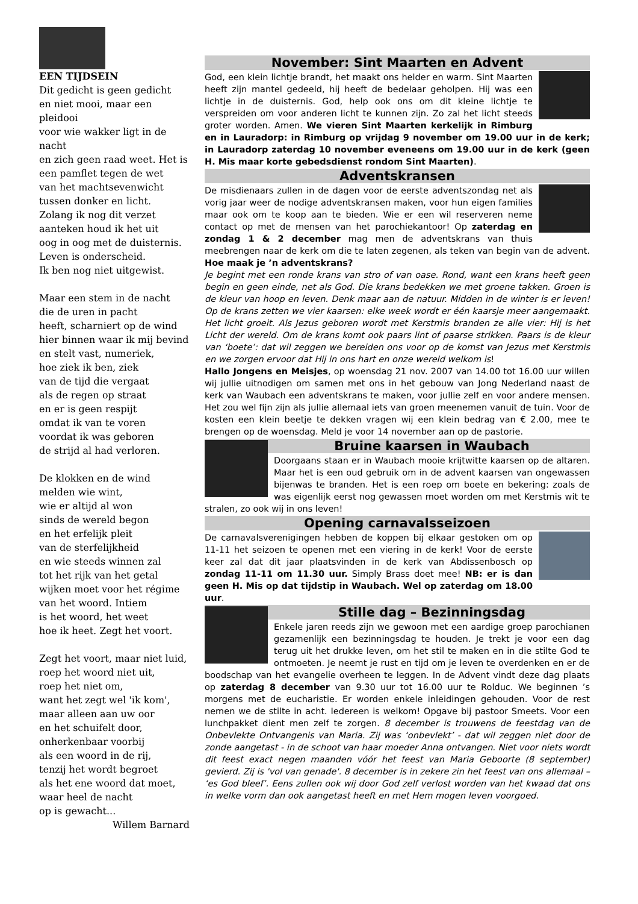EEN TIJDSEIN
Dit gedicht is geen gedicht
en niet mooi, maar een pleidooi
voor wie wakker ligt in de nacht
en zich geen raad weet. Het is
een pamflet tegen de wet
van het machtsevenwicht
tussen donker en licht.
Zolang ik nog dit verzet
aanteken houd ik het uit
oog in oog met de duisternis.
Leven is onderscheid.
Ik ben nog niet uitgewist.
Maar een stem in de nacht
die de uren in pacht
heeft, scharniert op de wind
hier binnen waar ik mij bevind
en stelt vast, numeriek,
hoe ziek ik ben, ziek
van de tijd die vergaat
als de regen op straat
en er is geen respijt
omdat ik van te voren
voordat ik was geboren
de strijd al had verloren.
De klokken en de wind
melden wie wint,
wie er altijd al won
sinds de wereld begon
en het erfelijk pleit
van de sterfelijkheid
en wie steeds winnen zal
tot het rijk van het getal
wijken moet voor het régime
van het woord. Intiem
is het woord, het weet
hoe ik heet. Zegt het voort.
Zegt het voort, maar niet luid,
roep het woord niet uit,
roep het niet om,
want het zegt wel 'ik kom',
maar alleen aan uw oor
en het schuifelt door,
onherkenbaar voorbij
als een woord in de rij,
tenzij het wordt begroet
als het ene woord dat moet,
waar heel de nacht
op is gewacht...
Willem Barnard
November: Sint Maarten en Advent
God, een klein lichtje brandt, het maakt ons helder en warm. Sint Maarten heeft zijn mantel gedeeld, hij heeft de bedelaar geholpen. Hij was een lichtje in de duisternis. God, help ook ons om dit kleine lichtje te verspreiden om voor anderen licht te kunnen zijn. Zo zal het licht steeds groter worden. Amen. We vieren Sint Maarten kerkelijk in Rimburg en in Lauradorp: in Rimburg op vrijdag 9 november om 19.00 uur in de kerk; in Lauradorp zaterdag 10 november eveneens om 19.00 uur in de kerk (geen H. Mis maar korte gebedsdienst rondom Sint Maarten).
Adventskransen
De misdienaars zullen in de dagen voor de eerste adventszondag net als vorig jaar weer de nodige adventskransen maken, voor hun eigen families maar ook om te koop aan te bieden. Wie er een wil reserveren neme contact op met de mensen van het parochiekantoor! Op zaterdag en zondag 1 & 2 december mag men de adventskrans van thuis meebrengen naar de kerk om die te laten zegenen, als teken van begin van de advent. Hoe maak je ’n adventskrans?
Je begint met een ronde krans van stro of van oase. Rond, want een krans heeft geen begin en geen einde, net als God. Die krans bedekken we met groene takken. Groen is de kleur van hoop en leven. Denk maar aan de natuur. Midden in de winter is er leven! Op de krans zetten we vier kaarsen: elke week wordt er één kaarsje meer aangemaakt. Het licht groeit. Als Jezus geboren wordt met Kerstmis branden ze alle vier: Hij is het Licht der wereld. Om de krans komt ook paars lint of paarse strikken. Paars is de kleur van ‘boete’: dat wil zeggen we bereiden ons voor op de komst van Jezus met Kerstmis en we zorgen ervoor dat Hij in ons hart en onze wereld welkom is!
Hallo Jongens en Meisjes, op woensdag 21 nov. 2007 van 14.00 tot 16.00 uur willen wij jullie uitnodigen om samen met ons in het gebouw van Jong Nederland naast de kerk van Waubach een adventskrans te maken, voor jullie zelf en voor andere mensen. Het zou wel fijn zijn als jullie allemaal iets van groen meenemen vanuit de tuin. Voor de kosten een klein beetje te dekken vragen wij een klein bedrag van € 2.00, mee te brengen op de woensdag. Meld je voor 14 november aan op de pastorie.
Bruine kaarsen in Waubach
Doorgaans staan er in Waubach mooie krijtwitte kaarsen op de altaren. Maar het is een oud gebruik om in de advent kaarsen van ongewassen bijenwas te branden. Het is een roep om boete en bekering: zoals de was eigenlijk eerst nog gewassen moet worden om met Kerstmis wit te stralen, zo ook wij in ons leven!
Opening carnavalsseizoen
De carnavalsverenigingen hebben de koppen bij elkaar gestoken om op 11-11 het seizoen te openen met een viering in de kerk! Voor de eerste keer zal dat dit jaar plaatsvinden in de kerk van Abdissenbosch op zondag 11-11 om 11.30 uur. Simply Brass doet mee! NB: er is dan geen H. Mis op dat tijdstip in Waubach. Wel op zaterdag om 18.00 uur.
Stille dag – Bezinningsdag
Enkele jaren reeds zijn we gewoon met een aardige groep parochianen gezamenlijk een bezinningsdag te houden. Je trekt je voor een dag terug uit het drukke leven, om het stil te maken en in die stilte God te ontmoeten. Je neemt je rust en tijd om je leven te overdenken en er de boodschap van het evangelie overheen te leggen. In de Advent vindt deze dag plaats op zaterdag 8 december van 9.30 uur tot 16.00 uur te Rolduc. We beginnen ’s morgens met de eucharistie. Er worden enkele inleidingen gehouden. Voor de rest nemen we de stilte in acht. Iedereen is welkom! Opgave bij pastoor Smeets. Voor een lunchpakket dient men zelf te zorgen. 8 december is trouwens de feestdag van de Onbevlekte Ontvangenis van Maria. Zij was ‘onbevlekt’ - dat wil zeggen niet door de zonde aangetast - in de schoot van haar moeder Anna ontvangen. Niet voor niets wordt dit feest exact negen maanden vóór het feest van Maria Geboorte (8 september) gevierd. Zij is 'vol van genade'. 8 december is in zekere zin het feest van ons allemaal – ‘es God bleef’. Eens zullen ook wij door God zelf verlost worden van het kwaad dat ons in welke vorm dan ook aangetast heeft en met Hem mogen leven voorgoed.